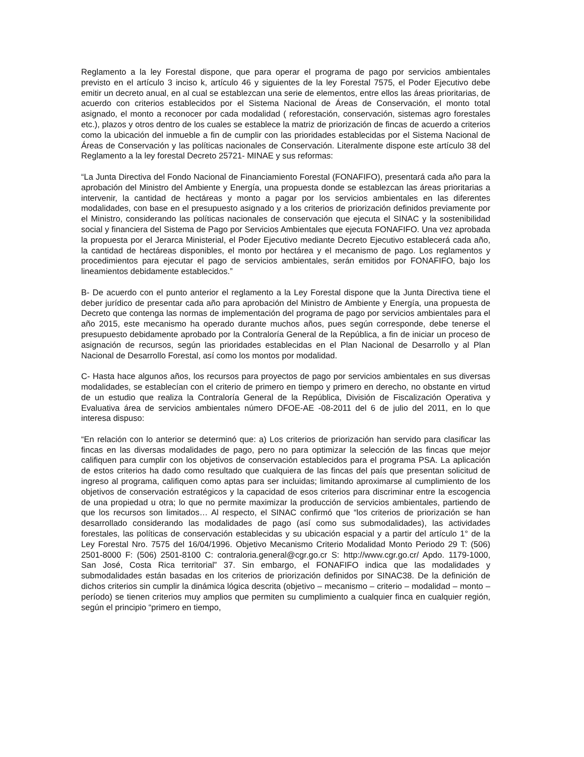Reglamento a la ley Forestal dispone, que para operar el programa de pago por servicios ambientales previsto en el artículo 3 inciso k, artículo 46 y siguientes de la ley Forestal 7575, el Poder Ejecutivo debe emitir un decreto anual, en al cual se establezcan una serie de elementos, entre ellos las áreas prioritarias, de acuerdo con criterios establecidos por el Sistema Nacional de Áreas de Conservación, el monto total asignado, el monto a reconocer por cada modalidad ( reforestación, conservación, sistemas agro forestales etc.), plazos y otros dentro de los cuales se establece la matriz de priorización de fincas de acuerdo a criterios como la ubicación del inmueble a fin de cumplir con las prioridades establecidas por el Sistema Nacional de Áreas de Conservación y las políticas nacionales de Conservación. Literalmente dispone este artículo 38 del Reglamento a la ley forestal Decreto 25721- MINAE y sus reformas:
“La Junta Directiva del Fondo Nacional de Financiamiento Forestal (FONAFIFO), presentará cada año para la aprobación del Ministro del Ambiente y Energía, una propuesta donde se establezcan las áreas prioritarias a intervenir, la cantidad de hectáreas y monto a pagar por los servicios ambientales en las diferentes modalidades, con base en el presupuesto asignado y a los criterios de priorización definidos previamente por el Ministro, considerando las políticas nacionales de conservación que ejecuta el SINAC y la sostenibilidad social y financiera del Sistema de Pago por Servicios Ambientales que ejecuta FONAFIFO. Una vez aprobada la propuesta por el Jerarca Ministerial, el Poder Ejecutivo mediante Decreto Ejecutivo establecerá cada año, la cantidad de hectáreas disponibles, el monto por hectárea y el mecanismo de pago. Los reglamentos y procedimientos para ejecutar el pago de servicios ambientales, serán emitidos por FONAFIFO, bajo los lineamientos debidamente establecidos.”
B- De acuerdo con el punto anterior el reglamento a la Ley Forestal dispone que la Junta Directiva tiene el deber jurídico de presentar cada año para aprobación del Ministro de Ambiente y Energía, una propuesta de Decreto que contenga las normas de implementación del programa de pago por servicios ambientales para el año 2015, este mecanismo ha operado durante muchos años, pues según corresponde, debe tenerse el presupuesto debidamente aprobado por la Contraloría General de la República, a fin de iniciar un proceso de asignación de recursos, según las prioridades establecidas en el Plan Nacional de Desarrollo y al Plan Nacional de Desarrollo Forestal, así como los montos por modalidad.
C- Hasta hace algunos años, los recursos para proyectos de pago por servicios ambientales en sus diversas modalidades, se establecían con el criterio de primero en tiempo y primero en derecho, no obstante en virtud de un estudio que realiza la Contraloría General de la República, División de Fiscalización Operativa y Evaluativa área de servicios ambientales número DFOE-AE -08-2011 del 6 de julio del 2011, en lo que interesa dispuso:
“En relación con lo anterior se determinó que: a) Los criterios de priorización han servido para clasificar las fincas en las diversas modalidades de pago, pero no para optimizar la selección de las fincas que mejor califiquen para cumplir con los objetivos de conservación establecidos para el programa PSA. La aplicación de estos criterios ha dado como resultado que cualquiera de las fincas del país que presentan solicitud de ingreso al programa, califiquen como aptas para ser incluidas; limitando aproximarse al cumplimiento de los objetivos de conservación estratégicos y la capacidad de esos criterios para discriminar entre la escogencia de una propiedad u otra; lo que no permite maximizar la producción de servicios ambientales, partiendo de que los recursos son limitados… Al respecto, el SINAC confirmó que “los criterios de priorización se han desarrollado considerando las modalidades de pago (así como sus submodalidades), las actividades forestales, las políticas de conservación establecidas y su ubicación espacial y a partir del artículo 1° de la Ley Forestal Nro. 7575 del 16/04/1996. Objetivo Mecanismo Criterio Modalidad Monto Periodo 29 T: (506) 2501-8000 F: (506) 2501-8100 C: contraloria.general@cgr.go.cr S: http://www.cgr.go.cr/ Apdo. 1179-1000, San José, Costa Rica territorial” 37. Sin embargo, el FONAFIFO indica que las modalidades y submodalidades están basadas en los criterios de priorización definidos por SINAC38. De la definición de dichos criterios sin cumplir la dinámica lógica descrita (objetivo – mecanismo – criterio – modalidad – monto – período) se tienen criterios muy amplios que permiten su cumplimiento a cualquier finca en cualquier región, según el principio “primero en tiempo,